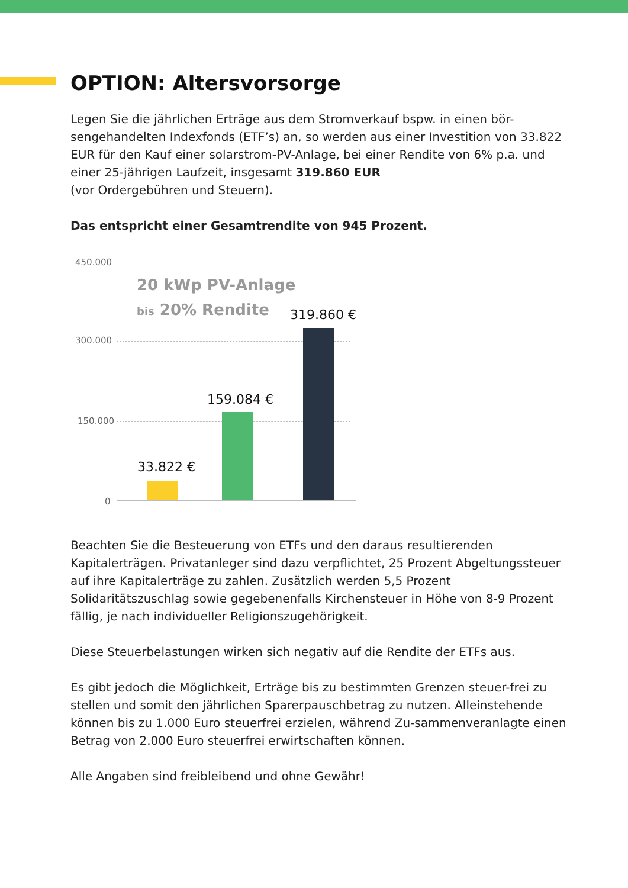OPTION: Altersvorsorge
Legen Sie die jährlichen Erträge aus dem Stromverkauf bspw. in einen bör-sengehandelten Indexfonds (ETF’s) an, so werden aus einer Investition von 33.822 EUR für den Kauf einer solarstrom-PV-Anlage, bei einer Rendite von 6% p.a. und einer 25-jährigen Laufzeit, insgesamt 319.860 EUR
(vor Ordergebühren und Steuern).
Das entspricht einer Gesamtrendite von 945 Prozent.
450.000
300.000
150.000
0
20 kWp PV-Anlage
bis 20% Rendite
33.822 €
159.084 €
319.860 €
Beachten Sie die Besteuerung von ETFs und den daraus resultierenden Kapitalerträgen. Privatanleger sind dazu verpflichtet, 25 Prozent Abgeltungssteuer auf ihre Kapitalerträge zu zahlen. Zusätzlich werden 5,5 Prozent Solidaritätszuschlag sowie gegebenenfalls Kirchensteuer in Höhe von 8-9 Prozent fällig, je nach individueller Religionszugehörigkeit.
Diese Steuerbelastungen wirken sich negativ auf die Rendite der ETFs aus.
Es gibt jedoch die Möglichkeit, Erträge bis zu bestimmten Grenzen steuer-frei zu stellen und somit den jährlichen Sparerpauschbetrag zu nutzen. Alleinstehende können bis zu 1.000 Euro steuerfrei erzielen, während Zu-sammenveranlagte einen Betrag von 2.000 Euro steuerfrei erwirtschaften können.
Alle Angaben sind freibleibend und ohne Gewähr!